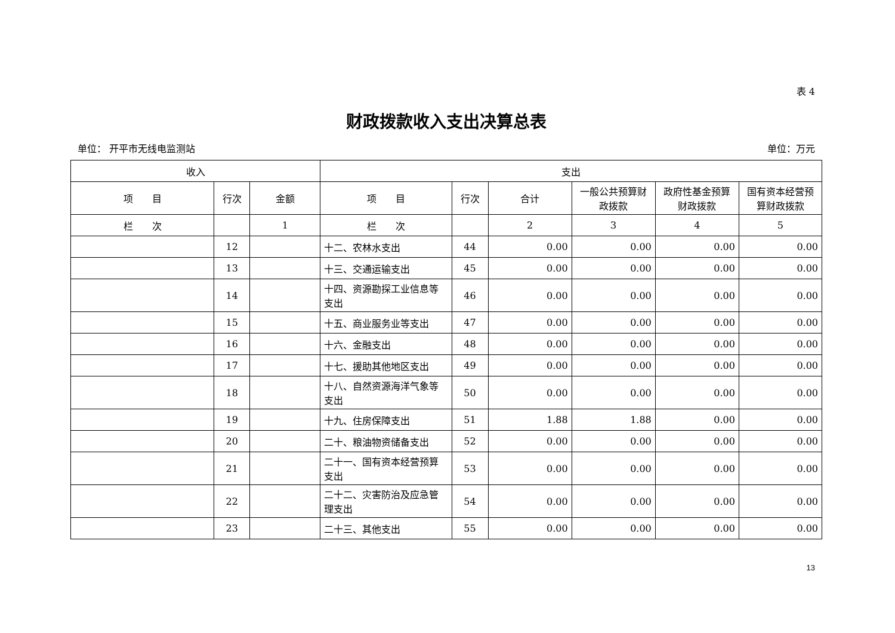表 4
财政拨款收入支出决算总表
单位： 开平市无线电监测站 单位：万元
| 收入 | | | 支出 | | | | | |
| --- | --- | --- | --- | --- | --- | --- | --- | --- |
| 项 目 | 行次 | 金额 | 项 目 | 行次 | 合计 | 一般公共预算财政拨款 | 政府性基金预算财政拨款 | 国有资本经营预算财政拨款 |
| 栏 次 | | 1 | 栏 次 | | 2 | 3 | 4 | 5 |
| | 12 | | 十二、农林水支出 | 44 | 0.00 | 0.00 | 0.00 | 0.00 |
| | 13 | | 十三、交通运输支出 | 45 | 0.00 | 0.00 | 0.00 | 0.00 |
| | 14 | | 十四、资源勘探工业信息等支出 | 46 | 0.00 | 0.00 | 0.00 | 0.00 |
| | 15 | | 十五、商业服务业等支出 | 47 | 0.00 | 0.00 | 0.00 | 0.00 |
| | 16 | | 十六、金融支出 | 48 | 0.00 | 0.00 | 0.00 | 0.00 |
| | 17 | | 十七、援助其他地区支出 | 49 | 0.00 | 0.00 | 0.00 | 0.00 |
| | 18 | | 十八、自然资源海洋气象等支出 | 50 | 0.00 | 0.00 | 0.00 | 0.00 |
| | 19 | | 十九、住房保障支出 | 51 | 1.88 | 1.88 | 0.00 | 0.00 |
| | 20 | | 二十、粮油物资储备支出 | 52 | 0.00 | 0.00 | 0.00 | 0.00 |
| | 21 | | 二十一、国有资本经营预算支出 | 53 | 0.00 | 0.00 | 0.00 | 0.00 |
| | 22 | | 二十二、灾害防治及应急管理支出 | 54 | 0.00 | 0.00 | 0.00 | 0.00 |
| | 23 | | 二十三、其他支出 | 55 | 0.00 | 0.00 | 0.00 | 0.00 |
13